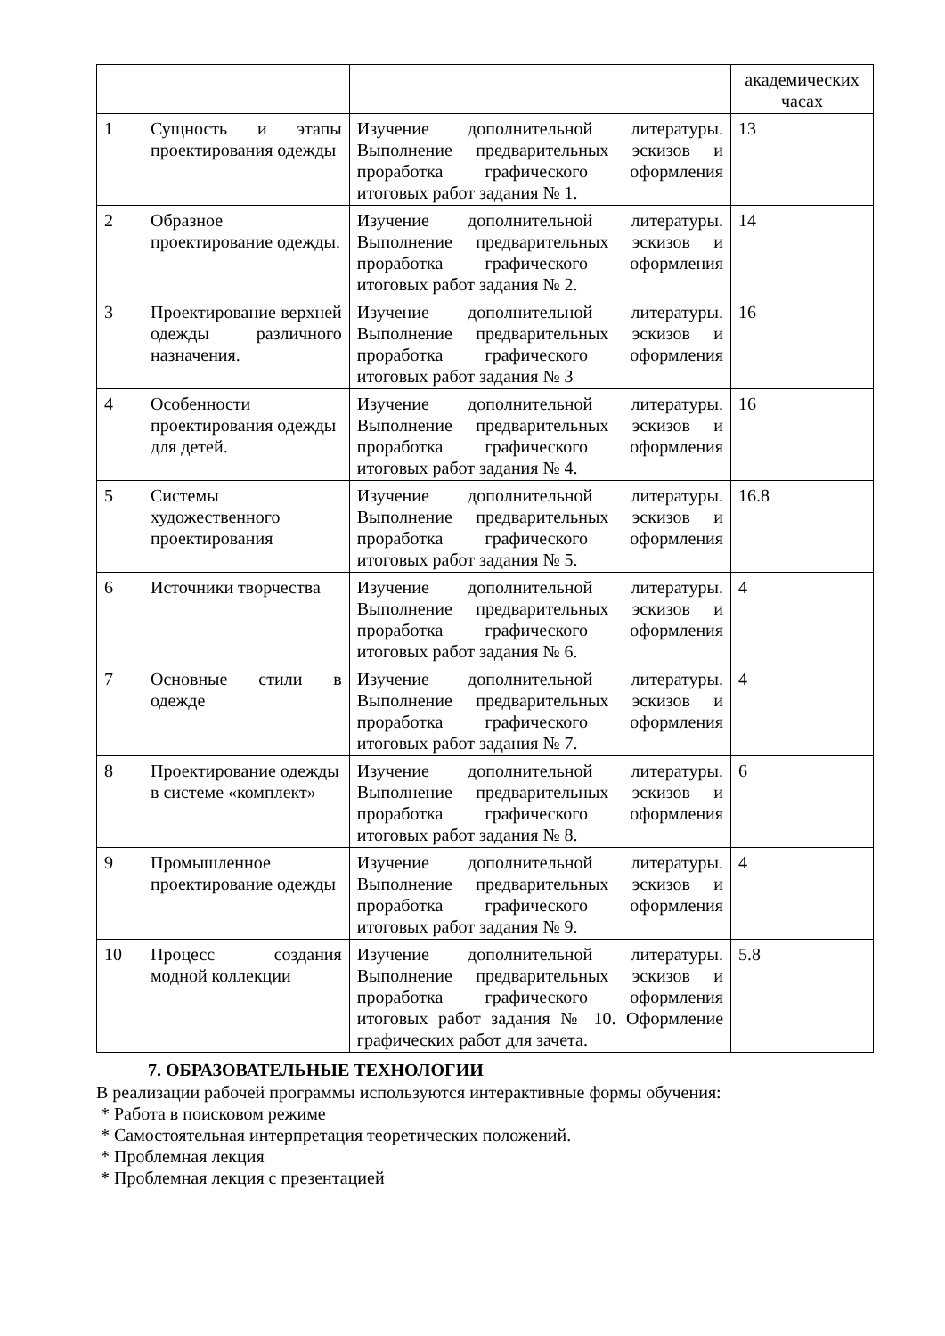| | | | академических часах |
| 1 | Сущность и этапы проектирования одежды | Изучение дополнительной литературы. Выполнение предварительных эскизов и проработка графического оформления итоговых работ задания № 1. | 13 |
| 2 | Образное проектирование одежды. | Изучение дополнительной литературы. Выполнение предварительных эскизов и проработка графического оформления итоговых работ задания № 2. | 14 |
| 3 | Проектирование верхней одежды различного назначения. | Изучение дополнительной литературы. Выполнение предварительных эскизов и проработка графического оформления итоговых работ задания № 3 | 16 |
| 4 | Особенности проектирования одежды для детей. | Изучение дополнительной литературы. Выполнение предварительных эскизов и проработка графического оформления итоговых работ задания № 4. | 16 |
| 5 | Системы художественного проектирования | Изучение дополнительной литературы. Выполнение предварительных эскизов и проработка графического оформления итоговых работ задания № 5. | 16.8 |
| 6 | Источники творчества | Изучение дополнительной литературы. Выполнение предварительных эскизов и проработка графического оформления итоговых работ задания № 6. | 4 |
| 7 | Основные стили в одежде | Изучение дополнительной литературы. Выполнение предварительных эскизов и проработка графического оформления итоговых работ задания № 7. | 4 |
| 8 | Проектирование одежды в системе «комплект» | Изучение дополнительной литературы. Выполнение предварительных эскизов и проработка графического оформления итоговых работ задания № 8. | 6 |
| 9 | Промышленное проектирование одежды | Изучение дополнительной литературы. Выполнение предварительных эскизов и проработка графического оформления итоговых работ задания № 9. | 4 |
| 10 | Процесс создания модной коллекции | Изучение дополнительной литературы. Выполнение предварительных эскизов и проработка графического оформления итоговых работ задания № 10. Оформление графических работ для зачета. | 5.8 |
7. ОБРАЗОВАТЕЛЬНЫЕ ТЕХНОЛОГИИ
В реализации рабочей программы используются интерактивные формы обучения:
* Работа в поисковом режиме
* Самостоятельная интерпретация теоретических положений.
* Проблемная лекция
* Проблемная лекция с презентацией